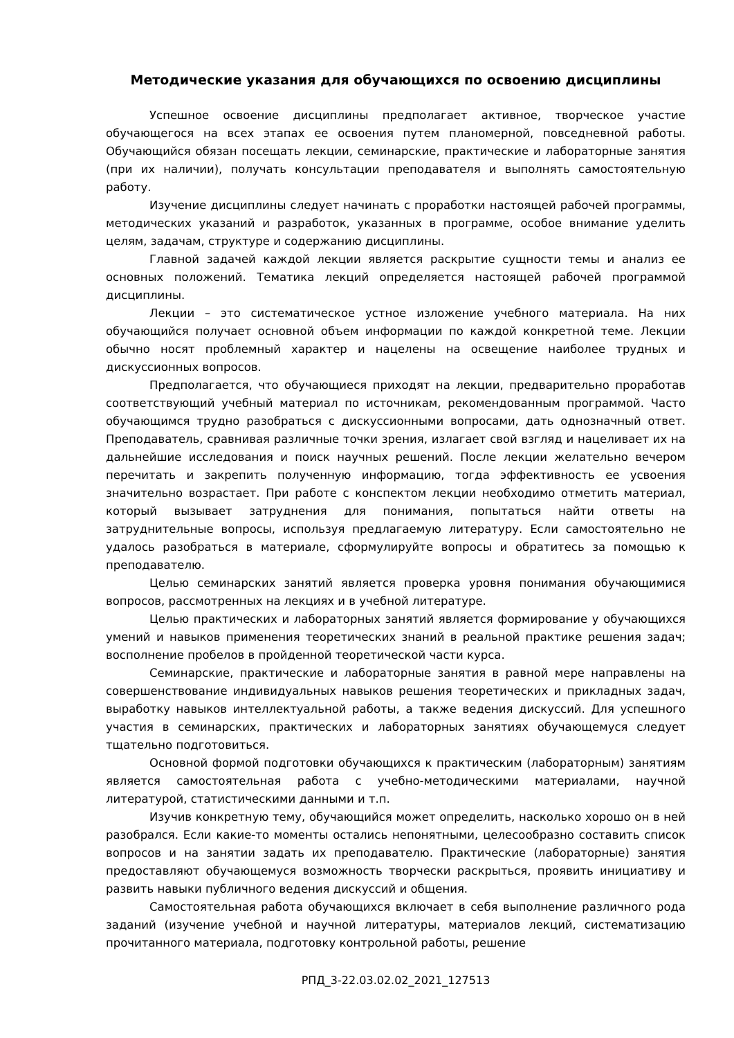Методические указания для обучающихся по освоению дисциплины
Успешное освоение дисциплины предполагает активное, творческое участие обучающегося на всех этапах ее освоения путем планомерной, повседневной работы. Обучающийся обязан посещать лекции, семинарские, практические и лабораторные занятия (при их наличии), получать консультации преподавателя и выполнять самостоятельную работу.
Изучение дисциплины следует начинать с проработки настоящей рабочей программы, методических указаний и разработок, указанных в программе, особое внимание уделить целям, задачам, структуре и содержанию дисциплины.
Главной задачей каждой лекции является раскрытие сущности темы и анализ ее основных положений. Тематика лекций определяется настоящей рабочей программой дисциплины.
Лекции – это систематическое устное изложение учебного материала. На них обучающийся получает основной объем информации по каждой конкретной теме. Лекции обычно носят проблемный характер и нацелены на освещение наиболее трудных и дискуссионных вопросов.
Предполагается, что обучающиеся приходят на лекции, предварительно проработав соответствующий учебный материал по источникам, рекомендованным программой. Часто обучающимся трудно разобраться с дискуссионными вопросами, дать однозначный ответ. Преподаватель, сравнивая различные точки зрения, излагает свой взгляд и нацеливает их на дальнейшие исследования и поиск научных решений. После лекции желательно вечером перечитать и закрепить полученную информацию, тогда эффективность ее усвоения значительно возрастает. При работе с конспектом лекции необходимо отметить материал, который вызывает затруднения для понимания, попытаться найти ответы на затруднительные вопросы, используя предлагаемую литературу. Если самостоятельно не удалось разобраться в материале, сформулируйте вопросы и обратитесь за помощью к преподавателю.
Целью семинарских занятий является проверка уровня понимания обучающимися вопросов, рассмотренных на лекциях и в учебной литературе.
Целью практических и лабораторных занятий является формирование у обучающихся умений и навыков применения теоретических знаний в реальной практике решения задач; восполнение пробелов в пройденной теоретической части курса.
Семинарские, практические и лабораторные занятия в равной мере направлены на совершенствование индивидуальных навыков решения теоретических и прикладных задач, выработку навыков интеллектуальной работы, а также ведения дискуссий. Для успешного участия в семинарских, практических и лабораторных занятиях обучающемуся следует тщательно подготовиться.
Основной формой подготовки обучающихся к практическим (лабораторным) занятиям является самостоятельная работа с учебно-методическими материалами, научной литературой, статистическими данными и т.п.
Изучив конкретную тему, обучающийся может определить, насколько хорошо он в ней разобрался. Если какие-то моменты остались непонятными, целесообразно составить список вопросов и на занятии задать их преподавателю. Практические (лабораторные) занятия предоставляют обучающемуся возможность творчески раскрыться, проявить инициативу и развить навыки публичного ведения дискуссий и общения.
Самостоятельная работа обучающихся включает в себя выполнение различного рода заданий (изучение учебной и научной литературы, материалов лекций, систематизацию прочитанного материала, подготовку контрольной работы, решение
РПД_3-22.03.02.02_2021_127513